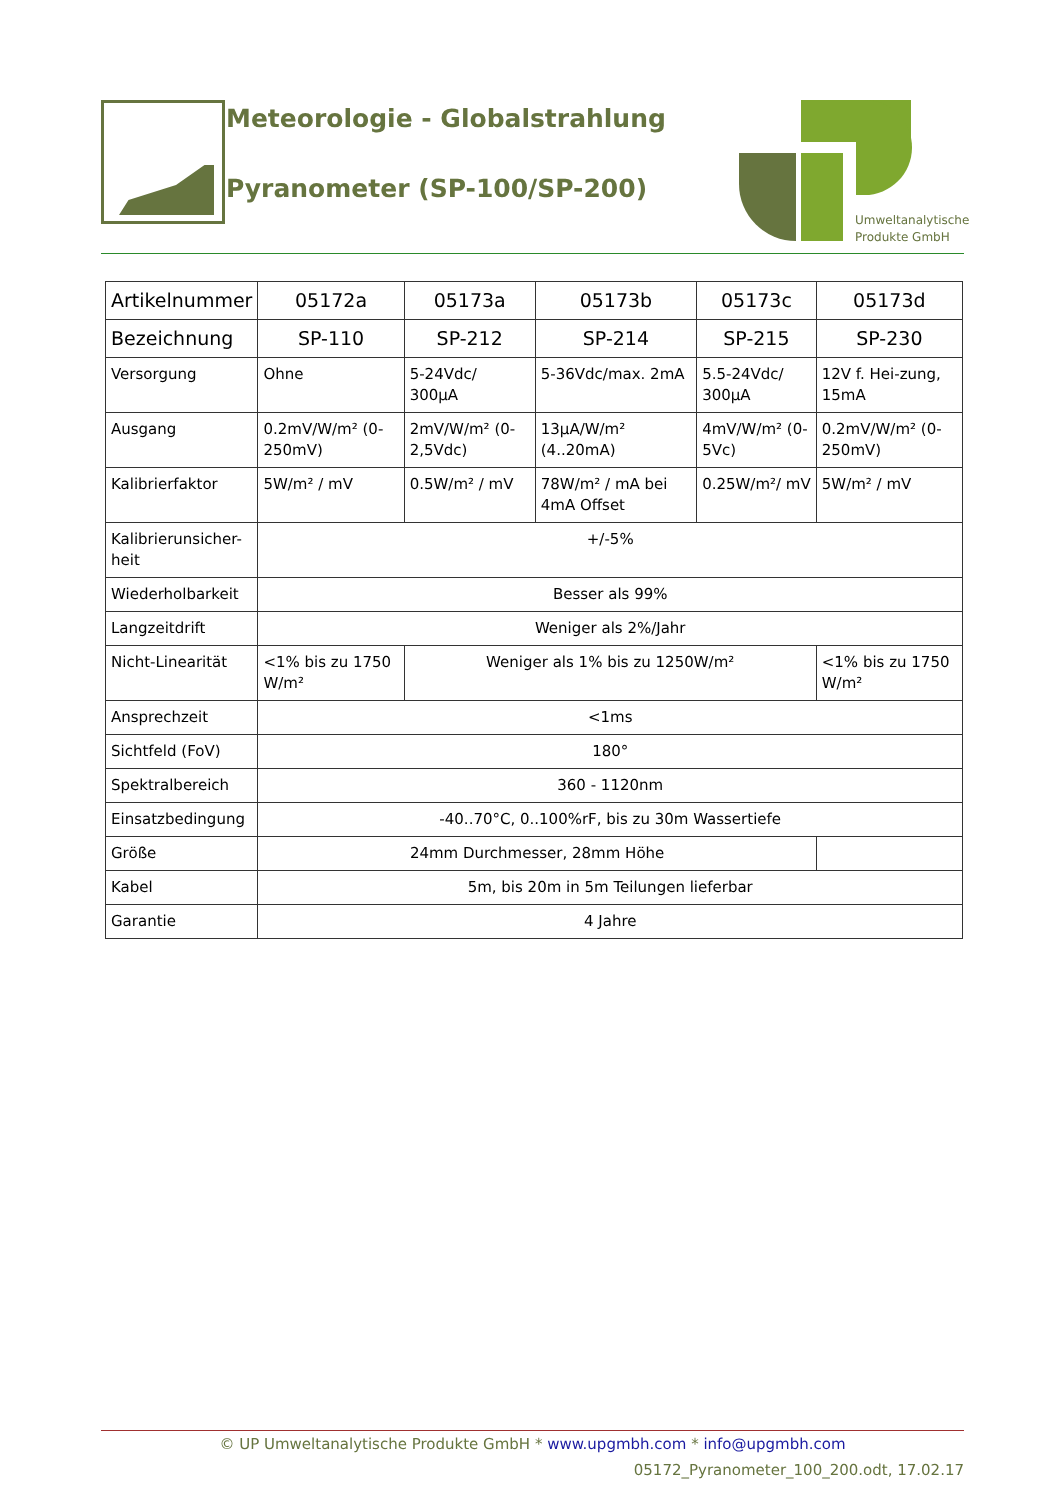Meteorologie - Globalstrahlung
Pyranometer (SP-100/SP-200)
Umweltanalytische
Produkte GmbH
| Artikelnummer | 05172a | 05173a | 05173b | 05173c | 05173d |
| Bezeichnung | SP-110 | SP-212 | SP-214 | SP-215 | SP-230 |
| Versorgung | Ohne | 5-24Vdc/ 300µA | 5-36Vdc/max. 2mA | 5.5-24Vdc/ 300µA | 12V f. Hei-zung, 15mA |
| Ausgang | 0.2mV/W/m² (0-250mV) | 2mV/W/m² (0-2,5Vdc) | 13µA/W/m² (4..20mA) | 4mV/W/m² (0-5Vc) | 0.2mV/W/m² (0-250mV) |
| Kalibrierfaktor | 5W/m² / mV | 0.5W/m² / mV | 78W/m² / mA bei 4mA Offset | 0.25W/m²/ mV | 5W/m² / mV |
| Kalibrierunsicher-heit | +/-5% | | | | |
| Wiederholbarkeit | Besser als 99% | | | | |
| Langzeitdrift | Weniger als 2%/Jahr | | | | |
| Nicht-Linearität | <1% bis zu 1750 W/m² | Weniger als 1% bis zu 1250W/m² | | | <1% bis zu 1750 W/m² |
| Ansprechzeit | <1ms | | | | |
| Sichtfeld (FoV) | 180° | | | | |
| Spektralbereich | 360 - 1120nm | | | | |
| Einsatzbedingung | -40..70°C, 0..100%rF, bis zu 30m Wassertiefe | | | | |
| Größe | 24mm Durchmesser, 28mm Höhe | | | | |
| Kabel | 5m, bis 20m in 5m Teilungen lieferbar | | | | |
| Garantie | 4 Jahre | | | | |
© UP Umweltanalytische Produkte GmbH * www.upgmbh.com * info@upgmbh.com
05172_Pyranometer_100_200.odt, 17.02.17